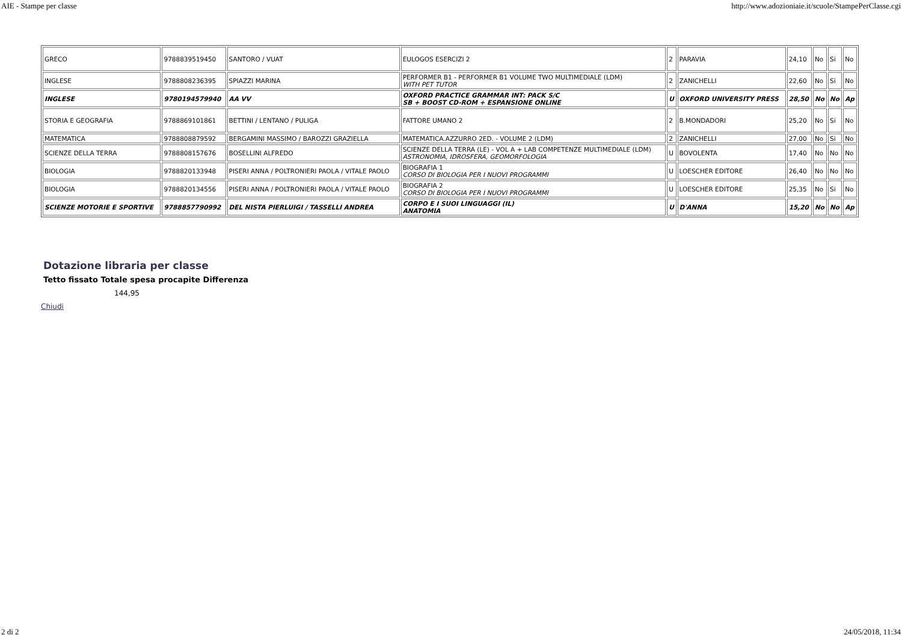AIE - Stampe per classe http://www.adozioniaie.it/scuole/StampePerClasse.cgi
| GRECO | 9788839519450 | SANTORO / VUAT | EULOGOS ESERCIZI 2 | 2 | PARAVIA | 24,10 | No | Si | No |
| INGLESE | 9788808236395 | SPIAZZI MARINA | PERFORMER B1 - PERFORMER B1 VOLUME TWO MULTIMEDIALE (LDM) WITH PET TUTOR | 2 | ZANICHELLI | 22,60 | No | Si | No |
| INGLESE | 9780194579940 | AA VV | OXFORD PRACTICE GRAMMAR INT: PACK S/C SB + BOOST CD-ROM + ESPANSIONE ONLINE | U | OXFORD UNIVERSITY PRESS | 28,50 | No | No | Ap |
| STORIA E GEOGRAFIA | 9788869101861 | BETTINI / LENTANO / PULIGA | FATTORE UMANO 2 | 2 | B.MONDADORI | 25,20 | No | Si | No |
| MATEMATICA | 9788808879592 | BERGAMINI MASSIMO / BAROZZI GRAZIELLA | MATEMATICA.AZZURRO 2ED. - VOLUME 2 (LDM) | 2 | ZANICHELLI | 27,00 | No | Si | No |
| SCIENZE DELLA TERRA | 9788808157676 | BOSELLINI ALFREDO | SCIENZE DELLA TERRA (LE) - VOL A + LAB COMPETENZE MULTIMEDIALE (LDM) ASTRONOMIA, IDROSFERA, GEOMORFOLOGIA | U | BOVOLENTA | 17,40 | No | No | No |
| BIOLOGIA | 9788820133948 | PISERI ANNA / POLTRONIERI PAOLA / VITALE PAOLO | BIOGRAFIA 1 CORSO DI BIOLOGIA PER I NUOVI PROGRAMMI | U | LOESCHER EDITORE | 26,40 | No | No | No |
| BIOLOGIA | 9788820134556 | PISERI ANNA / POLTRONIERI PAOLA / VITALE PAOLO | BIOGRAFIA 2 CORSO DI BIOLOGIA PER I NUOVI PROGRAMMI | U | LOESCHER EDITORE | 25,35 | No | Si | No |
| SCIENZE MOTORIE E SPORTIVE | 9788857790992 | DEL NISTA PIERLUIGI / TASSELLI ANDREA | CORPO E I SUOI LINGUAGGI (IL) ANATOMIA | U | D'ANNA | 15,20 | No | No | Ap |
Dotazione libraria per classe
Tetto fissato Totale spesa procapite Differenza
144,95
Chiudi
2 di 2 24/05/2018, 11:34